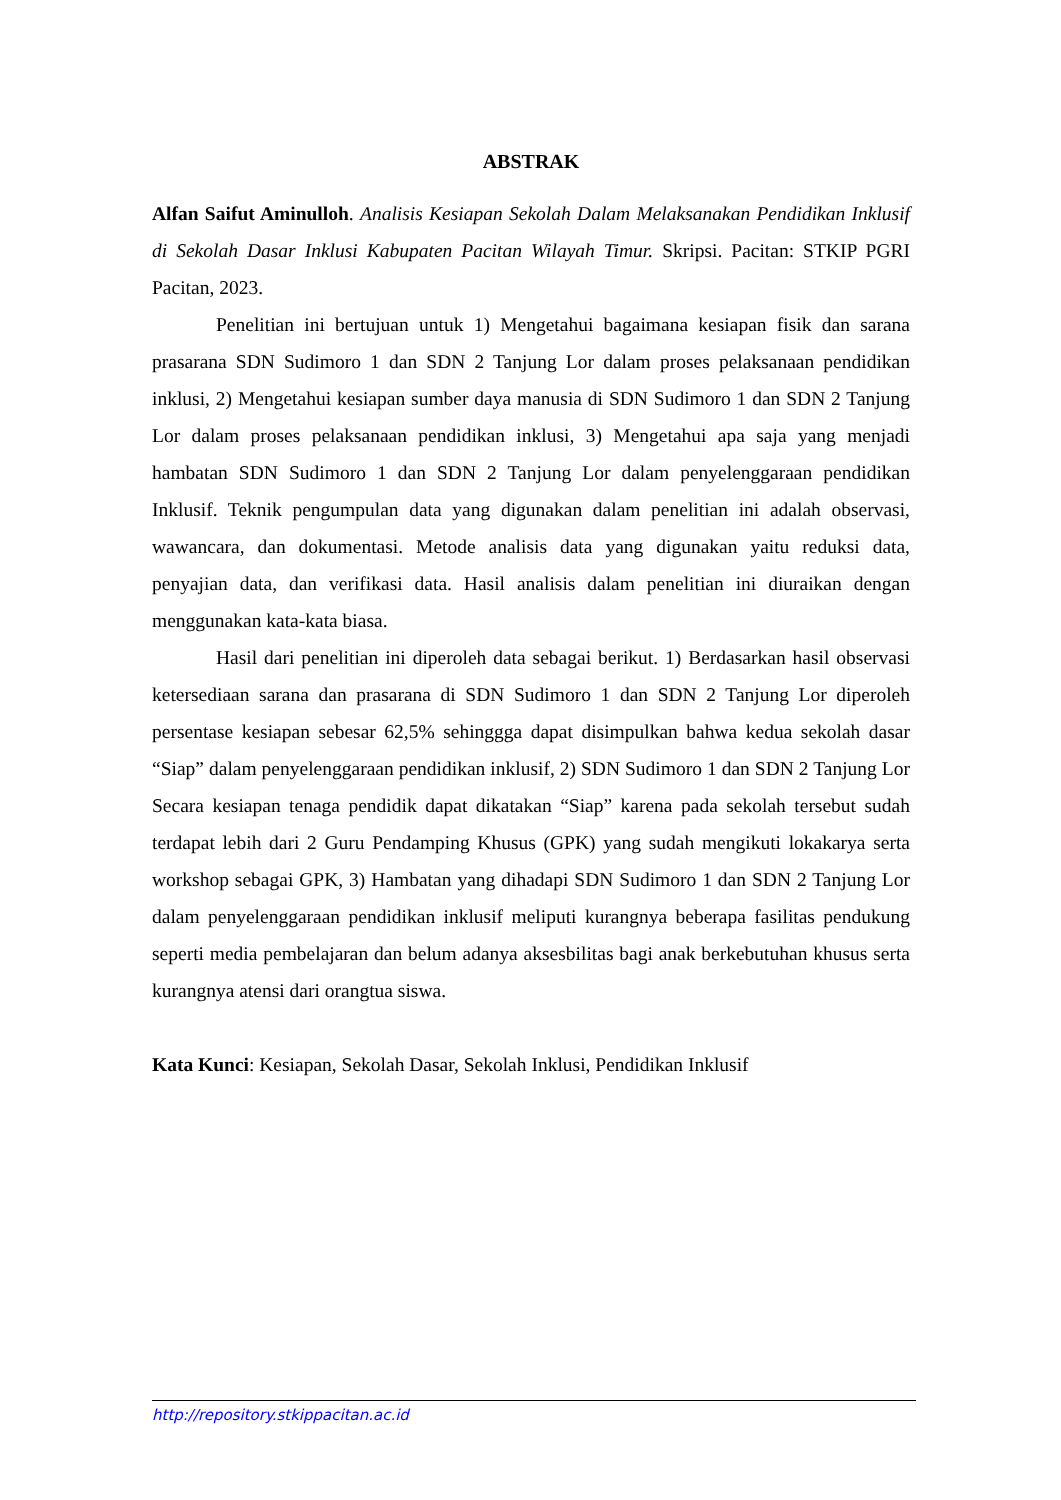ABSTRAK
Alfan Saifut Aminulloh. Analisis Kesiapan Sekolah Dalam Melaksanakan Pendidikan Inklusif di Sekolah Dasar Inklusi Kabupaten Pacitan Wilayah Timur. Skripsi. Pacitan: STKIP PGRI Pacitan, 2023.
Penelitian ini bertujuan untuk 1) Mengetahui bagaimana kesiapan fisik dan sarana prasarana SDN Sudimoro 1 dan SDN 2 Tanjung Lor dalam proses pelaksanaan pendidikan inklusi, 2) Mengetahui kesiapan sumber daya manusia di SDN Sudimoro 1 dan SDN 2 Tanjung Lor dalam proses pelaksanaan pendidikan inklusi, 3) Mengetahui apa saja yang menjadi hambatan SDN Sudimoro 1 dan SDN 2 Tanjung Lor dalam penyelenggaraan pendidikan Inklusif. Teknik pengumpulan data yang digunakan dalam penelitian ini adalah observasi, wawancara, dan dokumentasi. Metode analisis data yang digunakan yaitu reduksi data, penyajian data, dan verifikasi data. Hasil analisis dalam penelitian ini diuraikan dengan menggunakan kata-kata biasa.
Hasil dari penelitian ini diperoleh data sebagai berikut. 1) Berdasarkan hasil observasi ketersediaan sarana dan prasarana di SDN Sudimoro 1 dan SDN 2 Tanjung Lor diperoleh persentase kesiapan sebesar 62,5% sehinggga dapat disimpulkan bahwa kedua sekolah dasar “Siap” dalam penyelenggaraan pendidikan inklusif, 2) SDN Sudimoro 1 dan SDN 2 Tanjung Lor Secara kesiapan tenaga pendidik dapat dikatakan “Siap” karena pada sekolah tersebut sudah terdapat lebih dari 2 Guru Pendamping Khusus (GPK) yang sudah mengikuti lokakarya serta workshop sebagai GPK, 3) Hambatan yang dihadapi SDN Sudimoro 1 dan SDN 2 Tanjung Lor dalam penyelenggaraan pendidikan inklusif meliputi kurangnya beberapa fasilitas pendukung seperti media pembelajaran dan belum adanya aksesbilitas bagi anak berkebutuhan khusus serta kurangnya atensi dari orangtua siswa.
Kata Kunci: Kesiapan, Sekolah Dasar, Sekolah Inklusi, Pendidikan Inklusif
http://repository.stkippacitan.ac.id